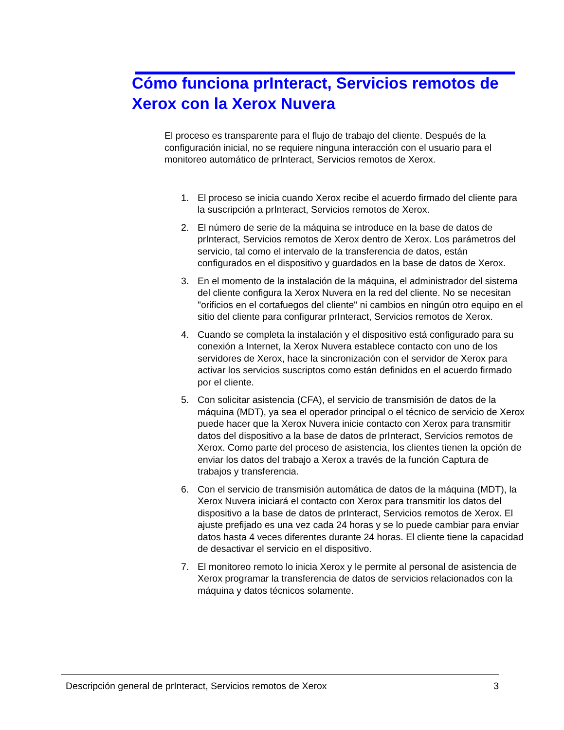Cómo funciona prInteract, Servicios remotos de Xerox con la Xerox Nuvera
El proceso es transparente para el flujo de trabajo del cliente. Después de la configuración inicial, no se requiere ninguna interacción con el usuario para el monitoreo automático de prInteract, Servicios remotos de Xerox.
1. El proceso se inicia cuando Xerox recibe el acuerdo firmado del cliente para la suscripción a prInteract, Servicios remotos de Xerox.
2. El número de serie de la máquina se introduce en la base de datos de prInteract, Servicios remotos de Xerox dentro de Xerox. Los parámetros del servicio, tal como el intervalo de la transferencia de datos, están configurados en el dispositivo y guardados en la base de datos de Xerox.
3. En el momento de la instalación de la máquina, el administrador del sistema del cliente configura la Xerox Nuvera en la red del cliente. No se necesitan "orificios en el cortafuegos del cliente" ni cambios en ningún otro equipo en el sitio del cliente para configurar prInteract, Servicios remotos de Xerox.
4. Cuando se completa la instalación y el dispositivo está configurado para su conexión a Internet, la Xerox Nuvera establece contacto con uno de los servidores de Xerox, hace la sincronización con el servidor de Xerox para activar los servicios suscriptos como están definidos en el acuerdo firmado por el cliente.
5. Con solicitar asistencia (CFA), el servicio de transmisión de datos de la máquina (MDT), ya sea el operador principal o el técnico de servicio de Xerox puede hacer que la Xerox Nuvera inicie contacto con Xerox para transmitir datos del dispositivo a la base de datos de prInteract, Servicios remotos de Xerox. Como parte del proceso de asistencia, los clientes tienen la opción de enviar los datos del trabajo a Xerox a través de la función Captura de trabajos y transferencia.
6. Con el servicio de transmisión automática de datos de la máquina (MDT), la Xerox Nuvera iniciará el contacto con Xerox para transmitir los datos del dispositivo a la base de datos de prInteract, Servicios remotos de Xerox. El ajuste prefijado es una vez cada 24 horas y se lo puede cambiar para enviar datos hasta 4 veces diferentes durante 24 horas. El cliente tiene la capacidad de desactivar el servicio en el dispositivo.
7. El monitoreo remoto lo inicia Xerox y le permite al personal de asistencia de Xerox programar la transferencia de datos de servicios relacionados con la máquina y datos técnicos solamente.
Descripción general de prInteract, Servicios remotos de Xerox 3